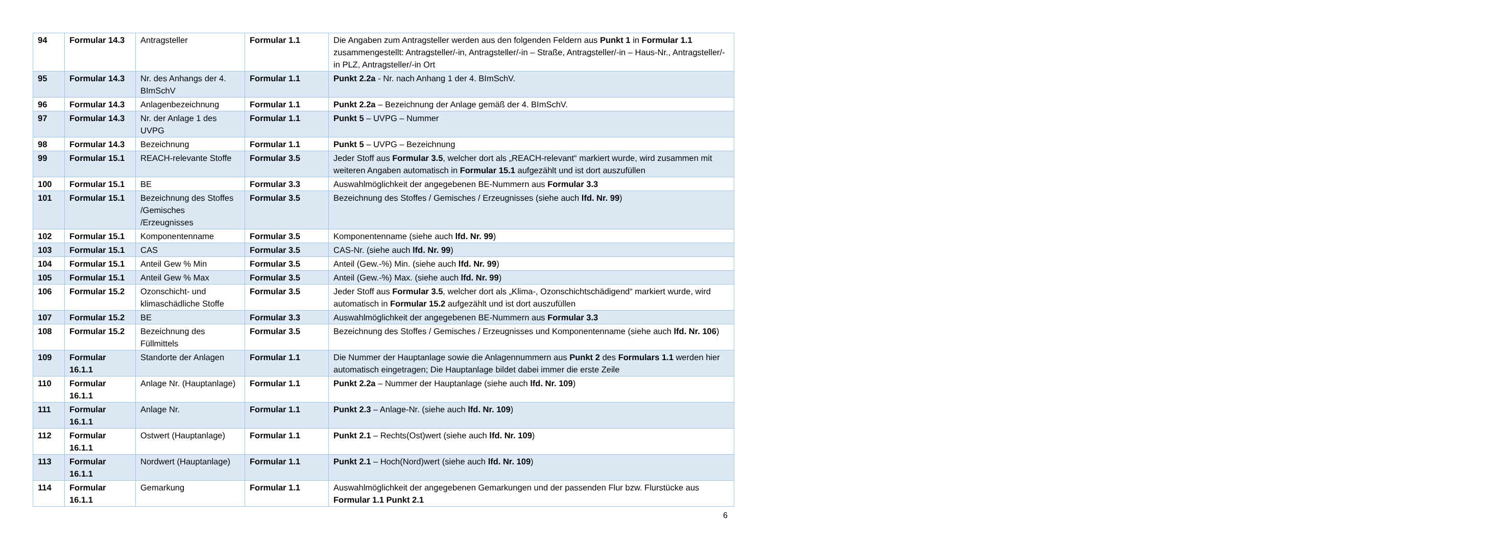| 94 | Formular 14.3 | Antragsteller | Formular 1.1 | Die Angaben zum Antragsteller werden aus den folgenden Feldern aus Punkt 1 in Formular 1.1 zusammengestellt: Antragsteller/-in, Antragsteller/-in – Straße, Antragsteller/-in – Haus-Nr., Antragsteller/-in PLZ, Antragsteller/-in Ort |
| 95 | Formular 14.3 | Nr. des Anhangs der 4. BImSchV | Formular 1.1 | Punkt 2.2a - Nr. nach Anhang 1 der 4. BImSchV. |
| 96 | Formular 14.3 | Anlagenbezeichnung | Formular 1.1 | Punkt 2.2a – Bezeichnung der Anlage gemäß der 4. BImSchV. |
| 97 | Formular 14.3 | Nr. der Anlage 1 des UVPG | Formular 1.1 | Punkt 5 – UVPG – Nummer |
| 98 | Formular 14.3 | Bezeichnung | Formular 1.1 | Punkt 5 – UVPG – Bezeichnung |
| 99 | Formular 15.1 | REACH-relevante Stoffe | Formular 3.5 | Jeder Stoff aus Formular 3.5 , welcher dort als „REACH-relevant“ markiert wurde, wird zusammen mit weiteren Angaben automatisch in Formular 15.1 aufgezählt und ist dort auszufüllen |
| 100 | Formular 15.1 | BE | Formular 3.3 | Auswahlmöglichkeit der angegebenen BE-Nummern aus Formular 3.3 |
| 101 | Formular 15.1 | Bezeichnung des Stoffes /Gemisches /Erzeugnisses | Formular 3.5 | Bezeichnung des Stoffes / Gemisches / Erzeugnisses (siehe auch lfd. Nr. 99 ) |
| 102 | Formular 15.1 | Komponentenname | Formular 3.5 | Komponentenname (siehe auch lfd. Nr. 99 ) |
| 103 | Formular 15.1 | CAS | Formular 3.5 | CAS-Nr. (siehe auch lfd. Nr. 99 ) |
| 104 | Formular 15.1 | Anteil Gew % Min | Formular 3.5 | Anteil (Gew.-%) Min. (siehe auch lfd. Nr. 99 ) |
| 105 | Formular 15.1 | Anteil Gew % Max | Formular 3.5 | Anteil (Gew.-%) Max. (siehe auch lfd. Nr. 99 ) |
| 106 | Formular 15.2 | Ozonschicht- und klimaschädliche Stoffe | Formular 3.5 | Jeder Stoff aus Formular 3.5 , welcher dort als „Klima-, Ozonschichtschädigend“ markiert wurde, wird automatisch in Formular 15.2 aufgezählt und ist dort auszufüllen |
| 107 | Formular 15.2 | BE | Formular 3.3 | Auswahlmöglichkeit der angegebenen BE-Nummern aus Formular 3.3 |
| 108 | Formular 15.2 | Bezeichnung des Füllmittels | Formular 3.5 | Bezeichnung des Stoffes / Gemisches / Erzeugnisses und Komponentenname (siehe auch lfd. Nr. 106 ) |
| 109 | Formular 16.1.1 | Standorte der Anlagen | Formular 1.1 | Die Nummer der Hauptanlage sowie die Anlagennummern aus Punkt 2 des Formulars 1.1 werden hier automatisch eingetragen; Die Hauptanlage bildet dabei immer die erste Zeile |
| 110 | Formular 16.1.1 | Anlage Nr. (Hauptanlage) | Formular 1.1 | Punkt 2.2a – Nummer der Hauptanlage (siehe auch lfd. Nr. 109 ) |
| 111 | Formular 16.1.1 | Anlage Nr. | Formular 1.1 | Punkt 2.3 – Anlage-Nr. (siehe auch lfd. Nr. 109 ) |
| 112 | Formular 16.1.1 | Ostwert (Hauptanlage) | Formular 1.1 | Punkt 2.1 – Rechts(Ost)wert (siehe auch lfd. Nr. 109 ) |
| 113 | Formular 16.1.1 | Nordwert (Hauptanlage) | Formular 1.1 | Punkt 2.1 – Hoch(Nord)wert (siehe auch lfd. Nr. 109 ) |
| 114 | Formular 16.1.1 | Gemarkung | Formular 1.1 | Auswahlmöglichkeit der angegebenen Gemarkungen und der passenden Flur bzw. Flurstücke aus Formular 1.1 Punkt 2.1 |
6